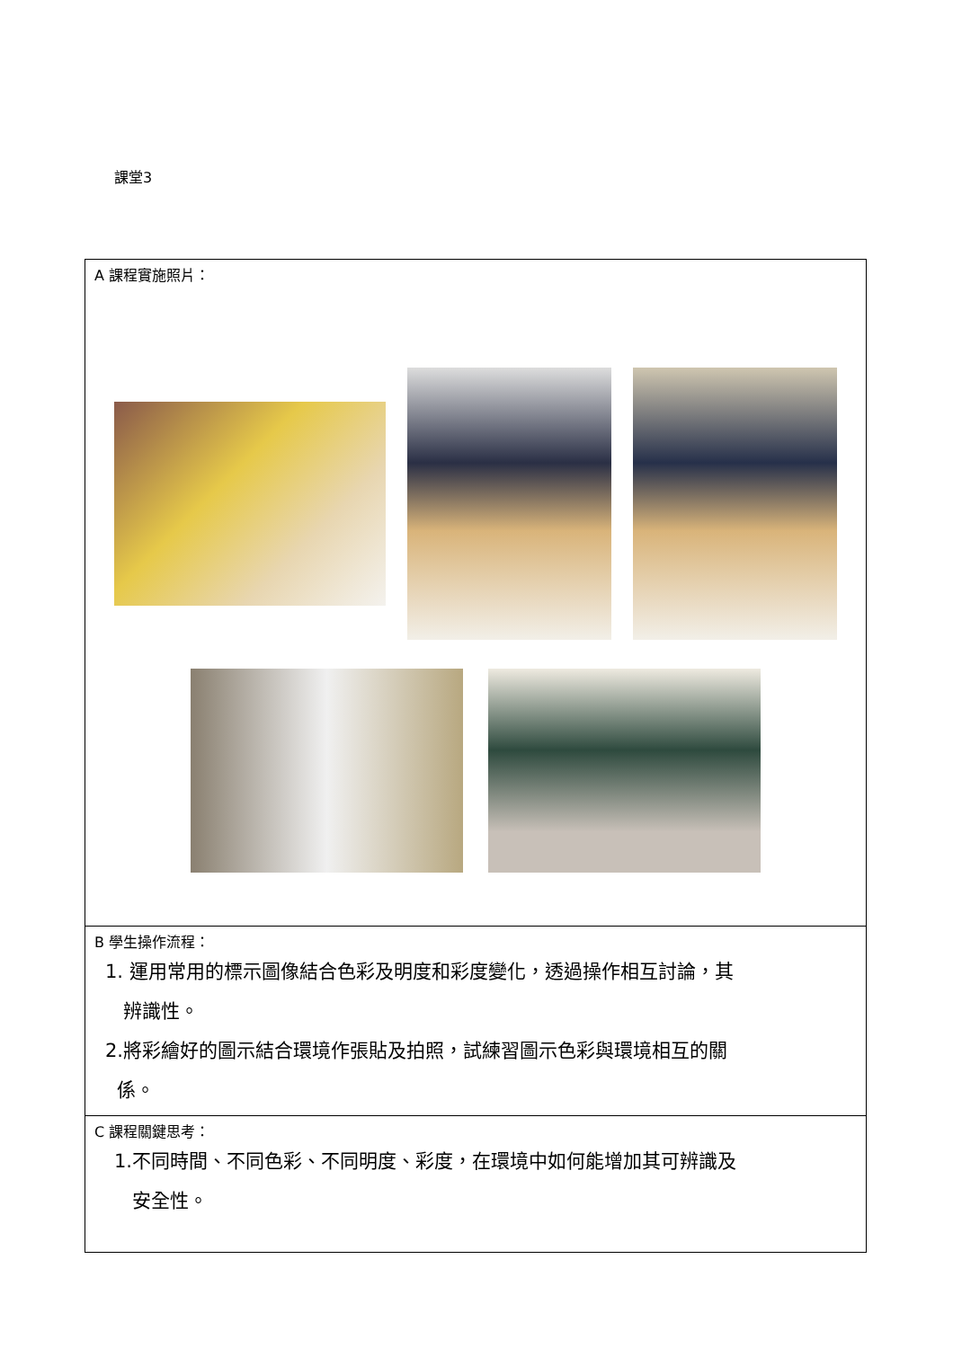課堂3
| A 課程實施照片： |
| B 學生操作流程： 1. 運用常用的標示圖像結合色彩及明度和彩度變化，透過操作相互討論，其 辨識性。 2.將彩繪好的圖示結合環境作張貼及拍照，試練習圖示色彩與環境相互的關 係。 |
| C 課程關鍵思考： 1.不同時間、不同色彩、不同明度、彩度，在環境中如何能增加其可辨識及 安全性。 |